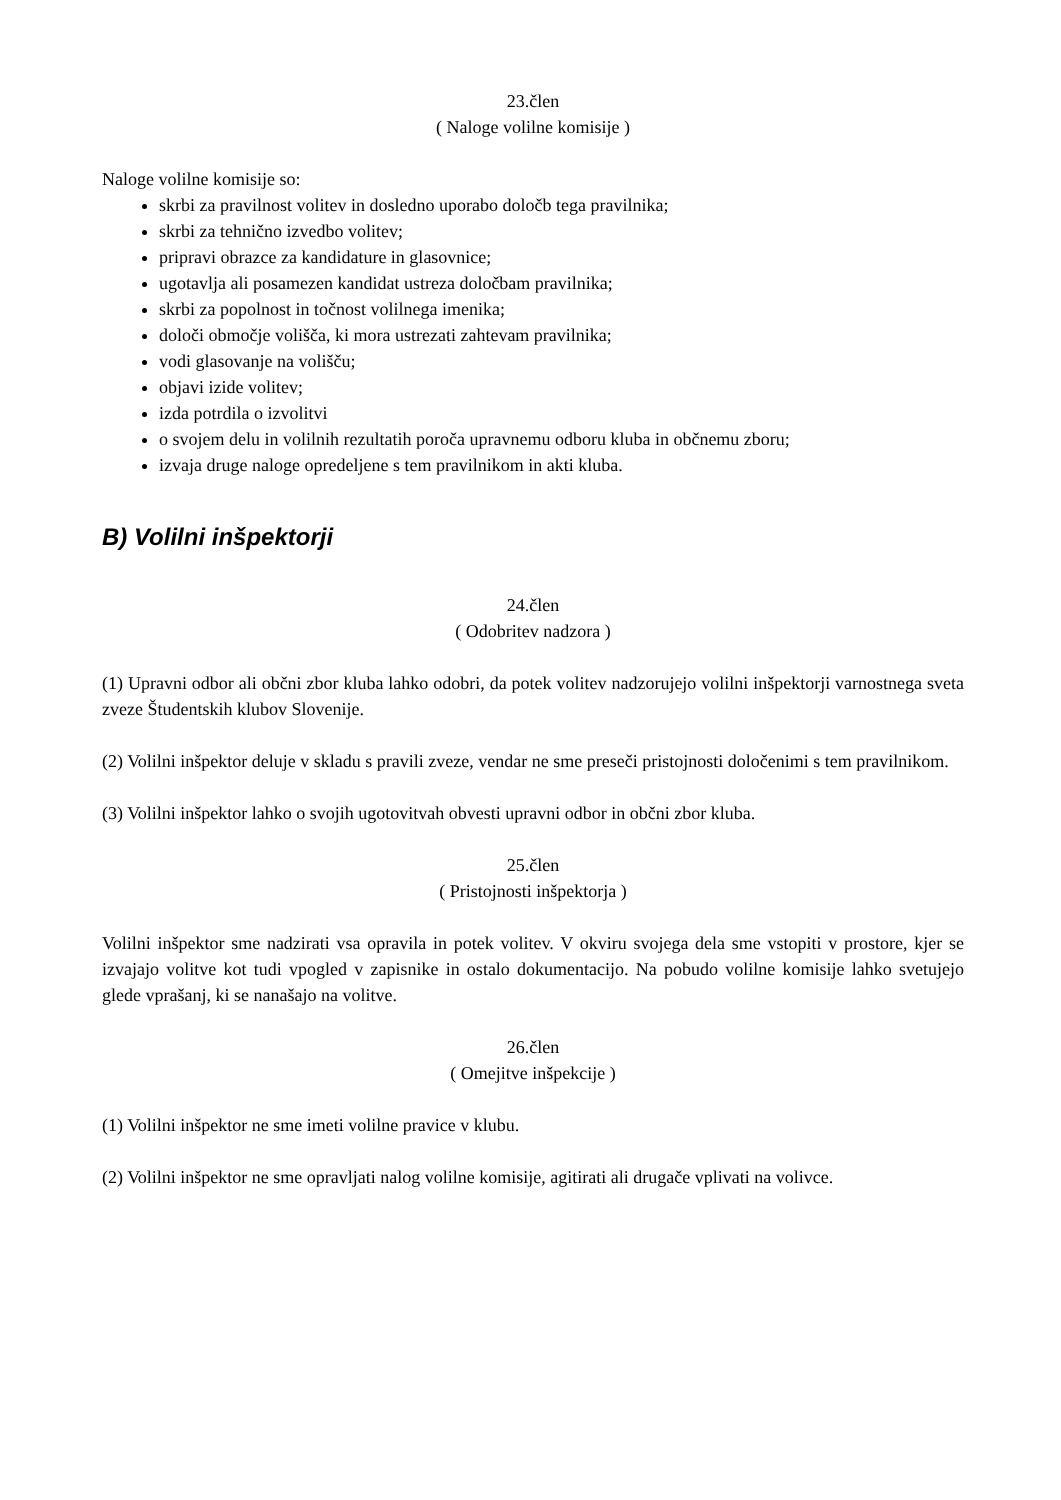23.člen
( Naloge volilne komisije )
Naloge volilne komisije so:
skrbi za pravilnost volitev in dosledno uporabo določb tega pravilnika;
skrbi za tehnično izvedbo volitev;
pripravi obrazce za kandidature in glasovnice;
ugotavlja ali posamezen kandidat ustreza določbam pravilnika;
skrbi za popolnost in točnost volilnega imenika;
določi območje volišča, ki mora ustrezati zahtevam pravilnika;
vodi glasovanje na volišču;
objavi izide volitev;
izda potrdila o izvolitvi
o svojem delu in volilnih rezultatih poroča upravnemu odboru kluba in občnemu zboru;
izvaja druge naloge opredeljene s tem pravilnikom in akti kluba.
B) Volilni inšpektorji
24.člen
( Odobritev nadzora )
(1) Upravni odbor ali občni zbor kluba lahko odobri, da potek volitev nadzorujejo volilni inšpektorji varnostnega sveta zveze Študentskih klubov Slovenije.
(2) Volilni inšpektor deluje v skladu s pravili zveze, vendar ne sme preseči pristojnosti določenimi s tem pravilnikom.
(3) Volilni inšpektor lahko o svojih ugotovitvah obvesti upravni odbor in občni zbor kluba.
25.člen
( Pristojnosti inšpektorja )
Volilni inšpektor sme nadzirati vsa opravila in potek volitev. V okviru svojega dela sme vstopiti v prostore, kjer se izvajajo volitve kot tudi vpogled v zapisnike in ostalo dokumentacijo. Na pobudo volilne komisije lahko svetujejo glede vprašanj, ki se nanašajo na volitve.
26.člen
( Omejitve inšpekcije )
(1) Volilni inšpektor ne sme imeti volilne pravice v klubu.
(2) Volilni inšpektor ne sme opravljati nalog volilne komisije, agitirati ali drugače vplivati na volivce.